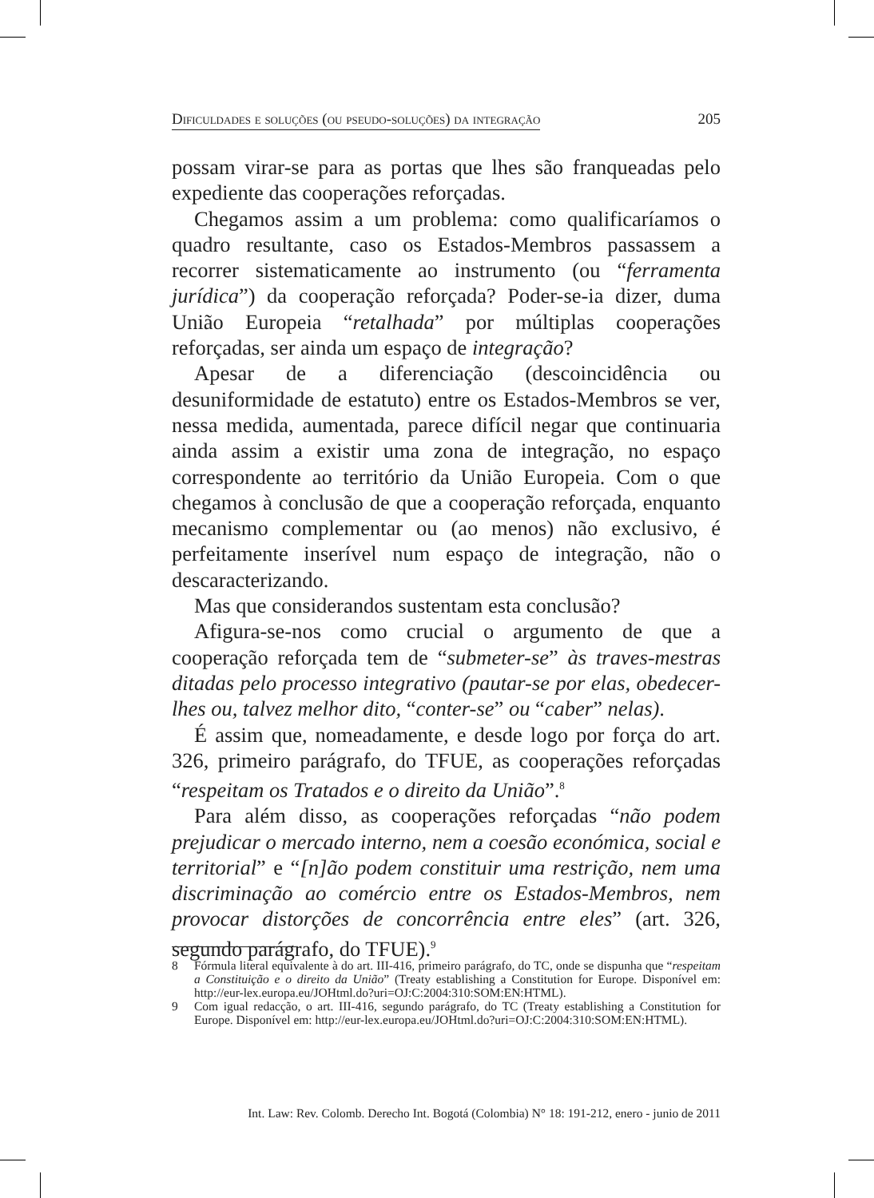Dificuldades e soluções (ou pseudo-soluções) da integração 205
possam virar-se para as portas que lhes são franqueadas pelo expediente das cooperações reforçadas.
Chegamos assim a um problema: como qualificaríamos o quadro resultante, caso os Estados-Membros passassem a recorrer sistematicamente ao instrumento (ou “ferramenta jurídica”) da cooperação reforçada? Poder-se-ia dizer, duma União Europeia “retalhada” por múltiplas cooperações reforçadas, ser ainda um espaço de integração?
Apesar de a diferenciação (descoincidência ou desuniformidade de estatuto) entre os Estados-Membros se ver, nessa medida, aumentada, parece difícil negar que continuaria ainda assim a existir uma zona de integração, no espaço correspondente ao território da União Europeia. Com o que chegamos à conclusão de que a cooperação reforçada, enquanto mecanismo complementar ou (ao menos) não exclusivo, é perfeitamente inserível num espaço de integração, não o descaracterizando.
Mas que considerandos sustentam esta conclusão?
Afigura-se-nos como crucial o argumento de que a cooperação reforçada tem de “submeter-se” às traves-mestras ditadas pelo processo integrativo (pautar-se por elas, obedecer-lhes ou, talvez melhor dito, “conter-se” ou “caber” nelas).
É assim que, nomeadamente, e desde logo por força do art. 326, primeiro parágrafo, do TFUE, as cooperações reforçadas “respeitam os Tratados e o direito da União”.<sup>8</sup>
Para além disso, as cooperações reforçadas “não podem prejudicar o mercado interno, nem a coesão económica, social e territorial” e “[n]ão podem constituir uma restrição, nem uma discriminação ao comércio entre os Estados-Membros, nem provocar distorções de concorrência entre eles” (art. 326, segundo parágrafo, do TFUE).<sup>9</sup>
8 Fórmula literal equivalente à do art. III-416, primeiro parágrafo, do TC, onde se dispunha que “respeitam a Constituição e o direito da União” (Treaty establishing a Constitution for Europe. Disponível em: http://eur-lex.europa.eu/JOHtml.do?uri=OJ:C:2004:310:SOM:EN:HTML).
9 Com igual redacção, o art. III-416, segundo parágrafo, do TC (Treaty establishing a Constitution for Europe. Disponível em: http://eur-lex.europa.eu/JOHtml.do?uri=OJ:C:2004:310:SOM:EN:HTML).
Int. Law: Rev. Colomb. Derecho Int. Bogotá (Colombia) N° 18: 191-212, enero - junio de 2011